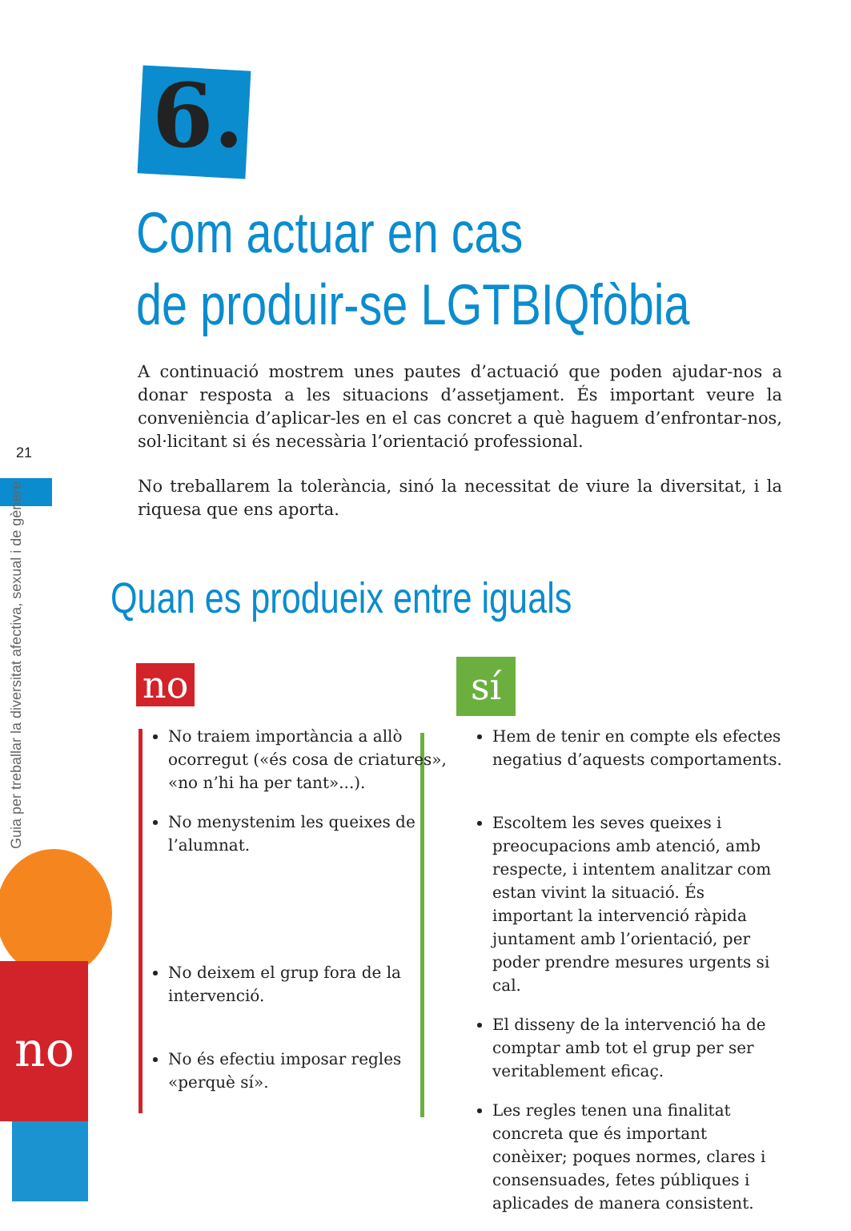6.
Com actuar en cas
de produir-se LGTBIQfòbia
21
Guia per treballar la diversitat afectiva, sexual i de gènere
A continuació mostrem unes pautes d’actuació que poden ajudar-nos a donar resposta a les situacions d’assetjament. És important veure la conveniència d’aplicar-les en el cas concret a què haguem d’enfrontar-nos, sol·licitant si és necessària l’orientació professional.
No treballarem la tolerància, sinó la necessitat de viure la diversitat, i la riquesa que ens aporta.
Quan es produeix entre iguals
no
no
No traiem importància a allò ocorregut («és cosa de criatures», «no n’hi ha per tant»...).
No menystenim les queixes de l’alumnat.
No deixem el grup fora de la intervenció.
No és efectiu imposar regles «perquè sí».
sí
Hem de tenir en compte els efectes negatius d’aquests comportaments.
Escoltem les seves queixes i preocupacions amb atenció, amb respecte, i intentem analitzar com estan vivint la situació. És important la intervenció ràpida juntament amb l’orientació, per poder prendre mesures urgents si cal.
El disseny de la intervenció ha de comptar amb tot el grup per ser veritablement eficaç.
Les regles tenen una finalitat concreta que és important conèixer; poques normes, clares i consensuades, fetes públiques i aplicades de manera consistent.